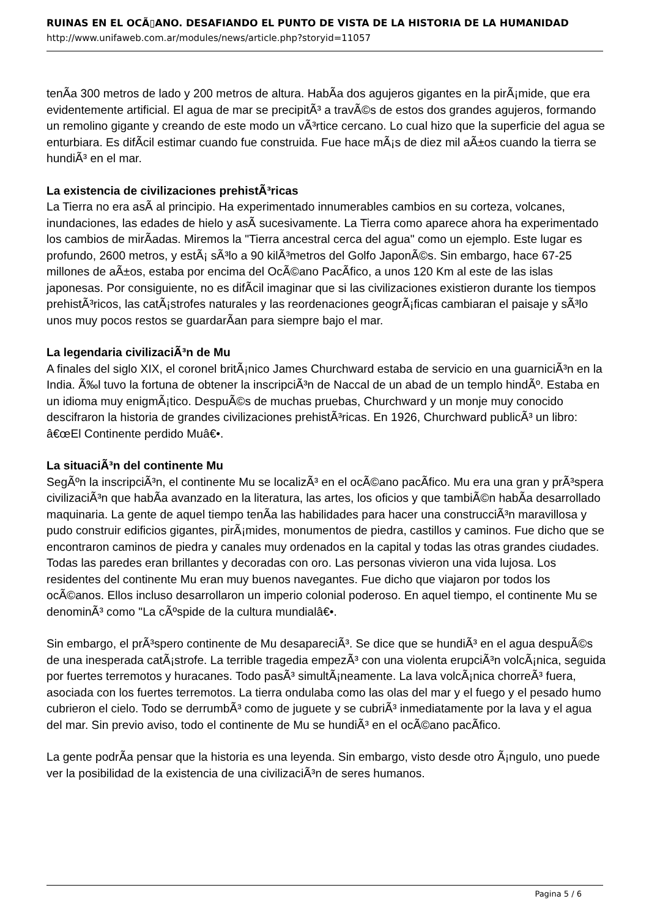RUINAS EN EL OCÃ▯ANO. DESAFIANDO EL PUNTO DE VISTA DE LA HISTORIA DE LA HUMANIDAD
http://www.unifaweb.com.ar/modules/news/article.php?storyid=11057
tenÃ­a 300 metros de lado y 200 metros de altura. HabÃ­a dos agujeros gigantes en la pirÃ¡mide, que era evidentemente artificial. El agua de mar se precipitÃ³ a travÃ©s de estos dos grandes agujeros, formando un remolino gigante y creando de este modo un vÃ³rtice cercano. Lo cual hizo que la superficie del agua se enturbiara. Es difÃ­cil estimar cuando fue construida. Fue hace mÃ¡s de diez mil aÃ±os cuando la tierra se hundiÃ³ en el mar.
La existencia de civilizaciones prehistÃ³ricas
La Tierra no era asÃ­ al principio. Ha experimentado innumerables cambios en su corteza, volcanes, inundaciones, las edades de hielo y asÃ­ sucesivamente. La Tierra como aparece ahora ha experimentado los cambios de mirÃ­adas. Miremos la "Tierra ancestral cerca del agua" como un ejemplo. Este lugar es profundo, 2600 metros, y estÃ¡ sÃ³lo a 90 kilÃ³metros del Golfo JaponÃ©s. Sin embargo, hace 67-25 millones de aÃ±os, estaba por encima del OcÃ©ano PacÃ­fico, a unos 120 Km al este de las islas japonesas. Por consiguiente, no es difÃ­cil imaginar que si las civilizaciones existieron durante los tiempos prehistÃ³ricos, las catÃ¡strofes naturales y las reordenaciones geogrÃ¡ficas cambiaran el paisaje y sÃ³lo unos muy pocos restos se guardarÃ­an para siempre bajo el mar.
La legendaria civilizaciÃ³n de Mu
A finales del siglo XIX, el coronel britÃ¡nico James Churchward estaba de servicio en una guarniciÃ³n en la India. Ã‰l tuvo la fortuna de obtener la inscripciÃ³n de Naccal de un abad de un templo hindÃº. Estaba en un idioma muy enigmÃ¡tico. DespuÃ©s de muchas pruebas, Churchward y un monje muy conocido descifraron la historia de grandes civilizaciones prehistÃ³ricas. En 1926, Churchward publicÃ³ un libro: â€œEl Continente perdido Muâ€•.
La situaciÃ³n del continente Mu
SegÃºn la inscripciÃ³n, el continente Mu se localizÃ³ en el ocÃ©ano pacÃ­fico. Mu era una gran y prÃ³spera civilizaciÃ³n que habÃ­a avanzado en la literatura, las artes, los oficios y que tambiÃ©n habÃ­a desarrollado maquinaria. La gente de aquel tiempo tenÃ­a las habilidades para hacer una construcciÃ³n maravillosa y pudo construir edificios gigantes, pirÃ¡mides, monumentos de piedra, castillos y caminos. Fue dicho que se encontraron caminos de piedra y canales muy ordenados en la capital y todas las otras grandes ciudades. Todas las paredes eran brillantes y decoradas con oro. Las personas vivieron una vida lujosa. Los residentes del continente Mu eran muy buenos navegantes. Fue dicho que viajaron por todos los ocÃ©anos. Ellos incluso desarrollaron un imperio colonial poderoso. En aquel tiempo, el continente Mu se denominÃ³ como "La cÃºspide de la cultura mundialâ€•.
Sin embargo, el prÃ³spero continente de Mu desapareciÃ³. Se dice que se hundiÃ³ en el agua despuÃ©s de una inesperada catÃ¡strofe. La terrible tragedia empezÃ³ con una violenta erupciÃ³n volcÃ¡nica, seguida por fuertes terremotos y huracanes. Todo pasÃ³ simultÃ¡neamente. La lava volcÃ¡nica chorreÃ³ fuera, asociada con los fuertes terremotos. La tierra ondulaba como las olas del mar y el fuego y el pesado humo cubrieron el cielo. Todo se derrumbÃ³ como de juguete y se cubriÃ³ inmediatamente por la lava y el agua del mar. Sin previo aviso, todo el continente de Mu se hundiÃ³ en el ocÃ©ano pacÃ­fico.
La gente podrÃ­a pensar que la historia es una leyenda. Sin embargo, visto desde otro Ã¡ngulo, uno puede ver la posibilidad de la existencia de una civilizaciÃ³n de seres humanos.
Pagina 5 / 6